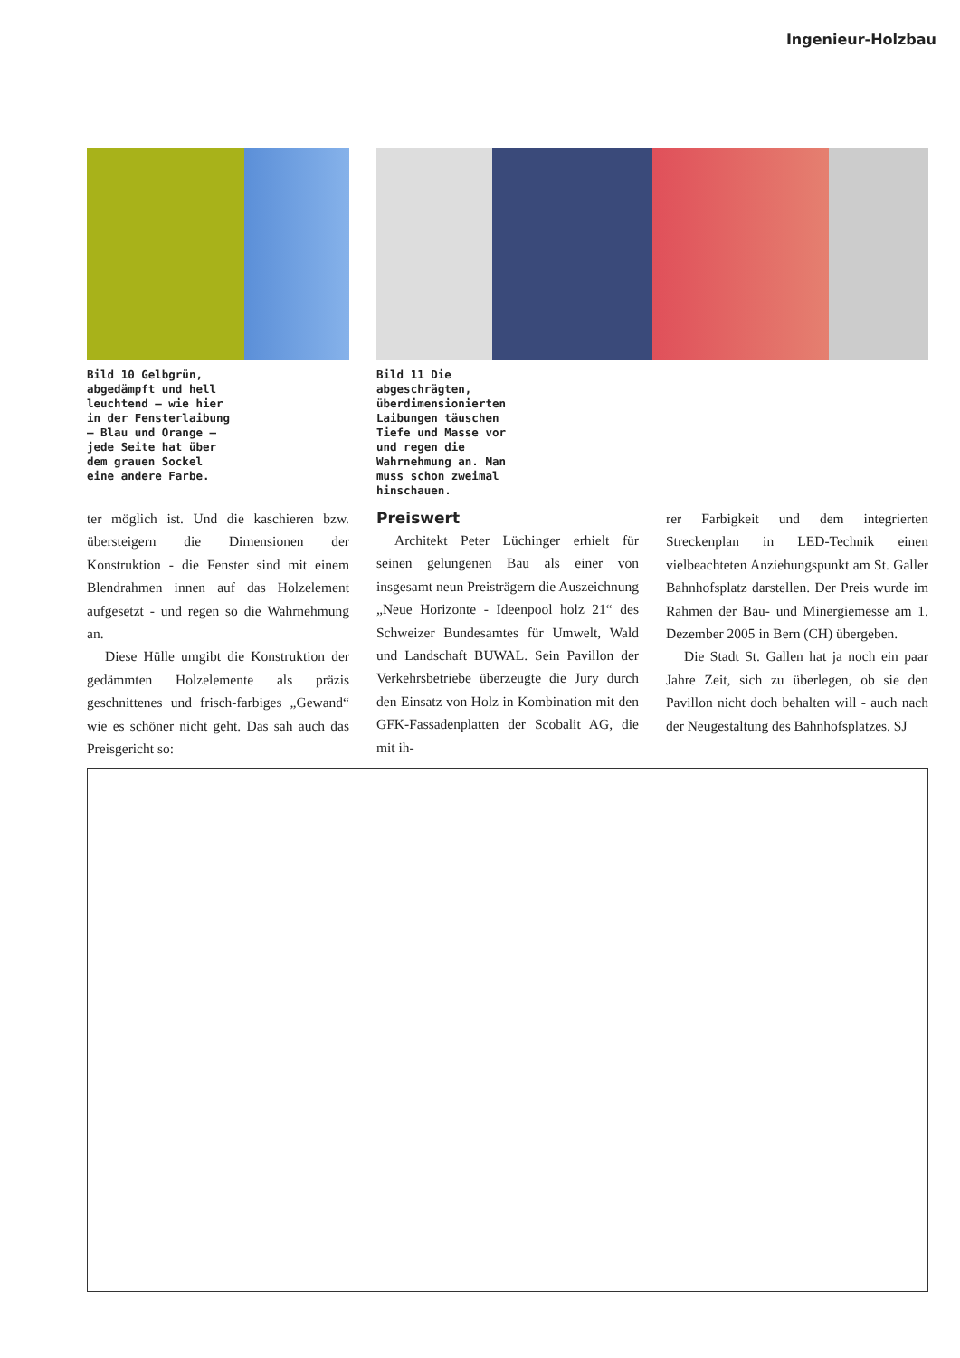Ingenieur-Holzbau
Bild 10 Gelbgrün, abgedämpft und hell leuchtend – wie hier in der Fensterlaibung – Blau und Orange – jede Seite hat über dem grauen Sockel eine andere Farbe.
Bild 11 Die abgeschrägten, überdimensionierten Laibungen täuschen Tiefe und Masse vor und regen die Wahrnehmung an. Man muss schon zweimal hinschauen.
ter möglich ist. Und die kaschieren bzw. übersteigern die Dimensionen der Konstruktion - die Fenster sind mit einem Blendrahmen innen auf das Holzelement aufgesetzt - und regen so die Wahrnehmung an.
Diese Hülle umgibt die Konstruktion der gedämmten Holzelemente als präzis geschnittenes und frisch-farbiges „Gewand“ wie es schöner nicht geht. Das sah auch das Preisgericht so:
Preiswert
Architekt Peter Lüchinger erhielt für seinen gelungenen Bau als einer von insgesamt neun Preisträgern die Auszeichnung „Neue Horizonte - Ideenpool holz 21“ des Schweizer Bundesamtes für Umwelt, Wald und Landschaft BUWAL. Sein Pavillon der Verkehrsbetriebe überzeugte die Jury durch den Einsatz von Holz in Kombination mit den GFK-Fassadenplatten der Scobalit AG, die mit ih-
rer Farbigkeit und dem integrierten Streckenplan in LED-Technik einen vielbeachteten Anziehungspunkt am St. Galler Bahnhofsplatz darstellen. Der Preis wurde im Rahmen der Bau- und Minergiemesse am 1. Dezember 2005 in Bern (CH) übergeben.
Die Stadt St. Gallen hat ja noch ein paar Jahre Zeit, sich zu überlegen, ob sie den Pavillon nicht doch behalten will - auch nach der Neugestaltung des Bahnhofsplatzes. SJ